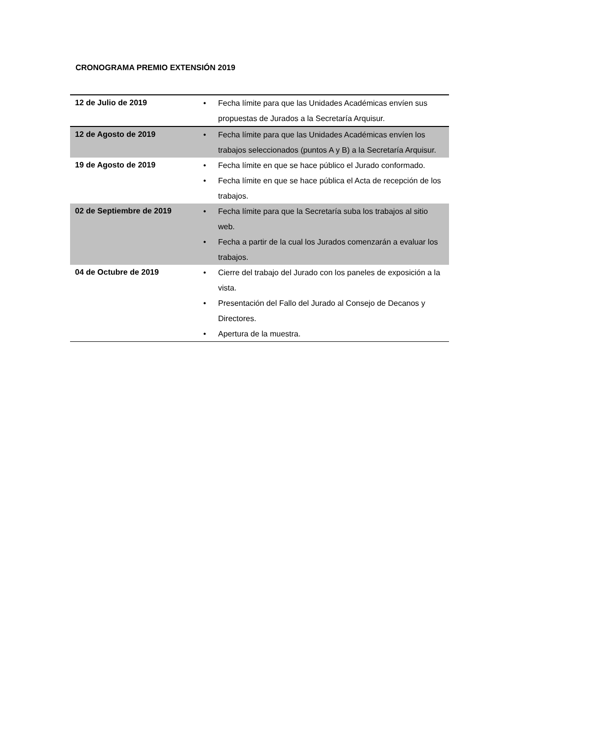CRONOGRAMA PREMIO EXTENSIÓN 2019
| 12 de Julio de 2019 | • Fecha límite para que las Unidades Académicas envíen sus propuestas de Jurados a la Secretaría Arquisur. |
| 12 de Agosto de 2019 | • Fecha límite para que las Unidades Académicas envíen los trabajos seleccionados (puntos A y B) a la Secretaría Arquisur. |
| 19 de Agosto de 2019 | • Fecha límite en que se hace público el Jurado conformado. • Fecha límite en que se hace pública el Acta de recepción de los trabajos. |
| 02 de Septiembre de 2019 | • Fecha límite para que la Secretaría suba los trabajos al sitio web. • Fecha a partir de la cual los Jurados comenzarán a evaluar los trabajos. |
| 04 de Octubre de 2019 | • Cierre del trabajo del Jurado con los paneles de exposición a la vista. • Presentación del Fallo del Jurado al Consejo de Decanos y Directores. • Apertura de la muestra. |